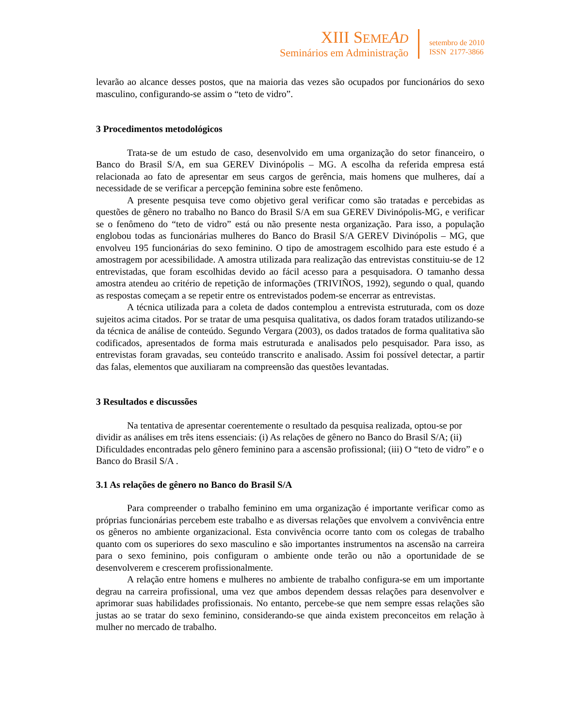XIII SEME AD
Seminários em Administração
setembro de 2010
ISSN 2177-3866
levarão ao alcance desses postos, que na maioria das vezes são ocupados por funcionários do sexo masculino, configurando-se assim o “teto de vidro”.
3 Procedimentos metodológicos
Trata-se de um estudo de caso, desenvolvido em uma organização do setor financeiro, o Banco do Brasil S/A, em sua GEREV Divinópolis – MG. A escolha da referida empresa está relacionada ao fato de apresentar em seus cargos de gerência, mais homens que mulheres, daí a necessidade de se verificar a percepção feminina sobre este fenômeno.
A presente pesquisa teve como objetivo geral verificar como são tratadas e percebidas as questões de gênero no trabalho no Banco do Brasil S/A em sua GEREV Divinópolis-MG, e verificar se o fenômeno do “teto de vidro” está ou não presente nesta organização. Para isso, a população englobou todas as funcionárias mulheres do Banco do Brasil S/A GEREV Divinópolis – MG, que envolveu 195 funcionárias do sexo feminino. O tipo de amostragem escolhido para este estudo é a amostragem por acessibilidade. A amostra utilizada para realização das entrevistas constituiu-se de 12 entrevistadas, que foram escolhidas devido ao fácil acesso para a pesquisadora. O tamanho dessa amostra atendeu ao critério de repetição de informações (TRIVIÑOS, 1992), segundo o qual, quando as respostas começam a se repetir entre os entrevistados podem-se encerrar as entrevistas.
A técnica utilizada para a coleta de dados contemplou a entrevista estruturada, com os doze sujeitos acima citados. Por se tratar de uma pesquisa qualitativa, os dados foram tratados utilizando-se da técnica de análise de conteúdo. Segundo Vergara (2003), os dados tratados de forma qualitativa são codificados, apresentados de forma mais estruturada e analisados pelo pesquisador. Para isso, as entrevistas foram gravadas, seu conteúdo transcrito e analisado. Assim foi possível detectar, a partir das falas, elementos que auxiliaram na compreensão das questões levantadas.
3 Resultados e discussões
Na tentativa de apresentar coerentemente o resultado da pesquisa realizada, optou-se por dividir as análises em três itens essenciais: (i) As relações de gênero no Banco do Brasil S/A; (ii) Dificuldades encontradas pelo gênero feminino para a ascensão profissional; (iii) O “teto de vidro” e o Banco do Brasil S/A .
3.1 As relações de gênero no Banco do Brasil S/A
Para compreender o trabalho feminino em uma organização é importante verificar como as próprias funcionárias percebem este trabalho e as diversas relações que envolvem a convivência entre os gêneros no ambiente organizacional. Esta convivência ocorre tanto com os colegas de trabalho quanto com os superiores do sexo masculino e são importantes instrumentos na ascensão na carreira para o sexo feminino, pois configuram o ambiente onde terão ou não a oportunidade de se desenvolverem e crescerem profissionalmente.
A relação entre homens e mulheres no ambiente de trabalho configura-se em um importante degrau na carreira profissional, uma vez que ambos dependem dessas relações para desenvolver e aprimorar suas habilidades profissionais. No entanto, percebe-se que nem sempre essas relações são justas ao se tratar do sexo feminino, considerando-se que ainda existem preconceitos em relação à mulher no mercado de trabalho.